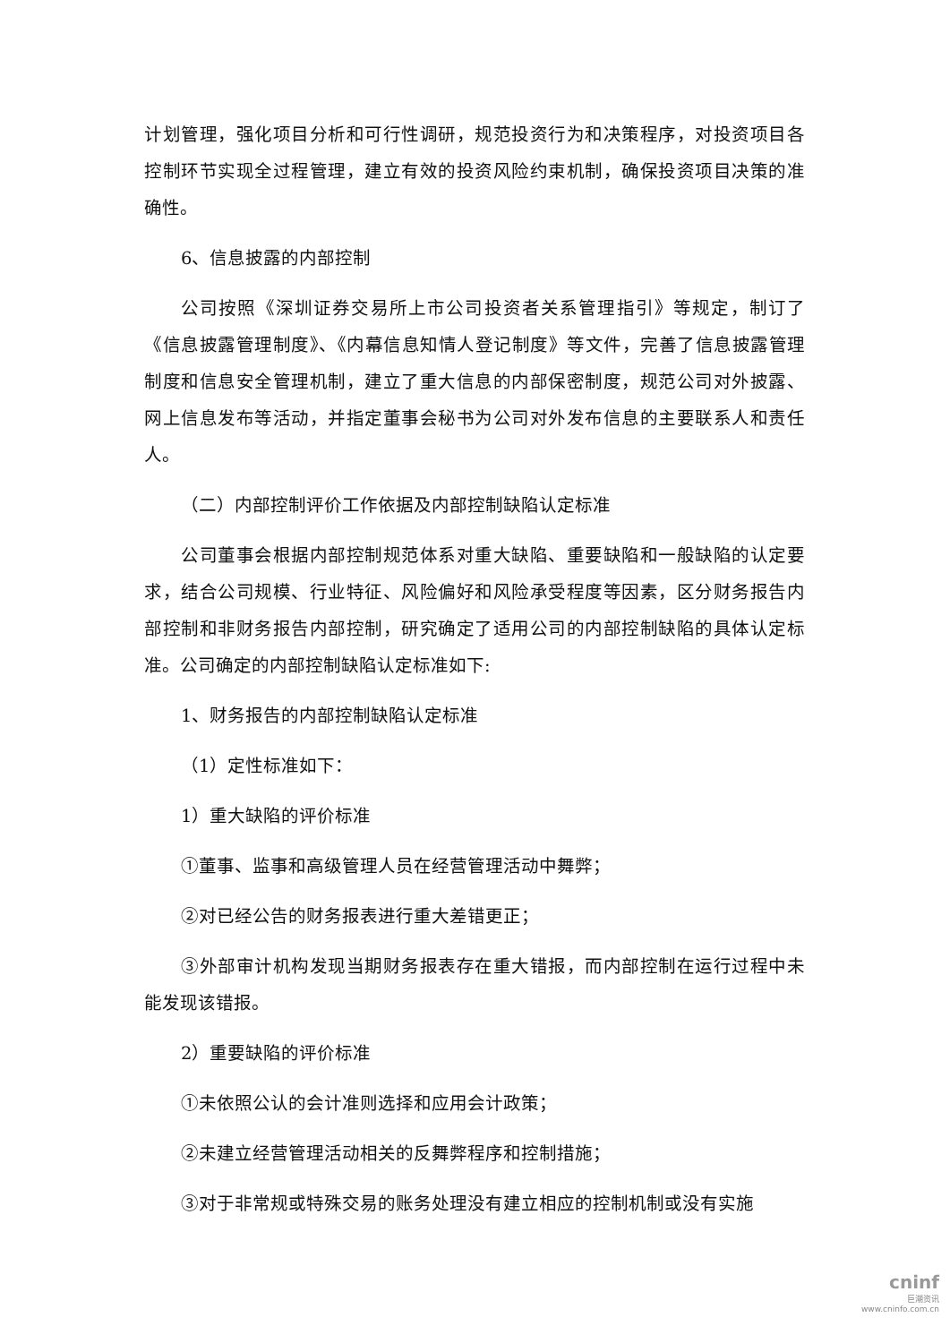计划管理，强化项目分析和可行性调研，规范投资行为和决策程序，对投资项目各控制环节实现全过程管理，建立有效的投资风险约束机制，确保投资项目决策的准确性。
6、信息披露的内部控制
公司按照《深圳证券交易所上市公司投资者关系管理指引》等规定，制订了《信息披露管理制度》、《内幕信息知情人登记制度》等文件，完善了信息披露管理制度和信息安全管理机制，建立了重大信息的内部保密制度，规范公司对外披露、网上信息发布等活动，并指定董事会秘书为公司对外发布信息的主要联系人和责任人。
（二）内部控制评价工作依据及内部控制缺陷认定标准
公司董事会根据内部控制规范体系对重大缺陷、重要缺陷和一般缺陷的认定要求，结合公司规模、行业特征、风险偏好和风险承受程度等因素，区分财务报告内部控制和非财务报告内部控制，研究确定了适用公司的内部控制缺陷的具体认定标准。公司确定的内部控制缺陷认定标准如下:
1、财务报告的内部控制缺陷认定标准
（1）定性标准如下：
1）重大缺陷的评价标准
①董事、监事和高级管理人员在经营管理活动中舞弊；
②对已经公告的财务报表进行重大差错更正；
③外部审计机构发现当期财务报表存在重大错报，而内部控制在运行过程中未能发现该错报。
2）重要缺陷的评价标准
①未依照公认的会计准则选择和应用会计政策；
②未建立经营管理活动相关的反舞弊程序和控制措施；
③对于非常规或特殊交易的账务处理没有建立相应的控制机制或没有实施
cninf
巨潮资讯
www.cninfo.com.cn